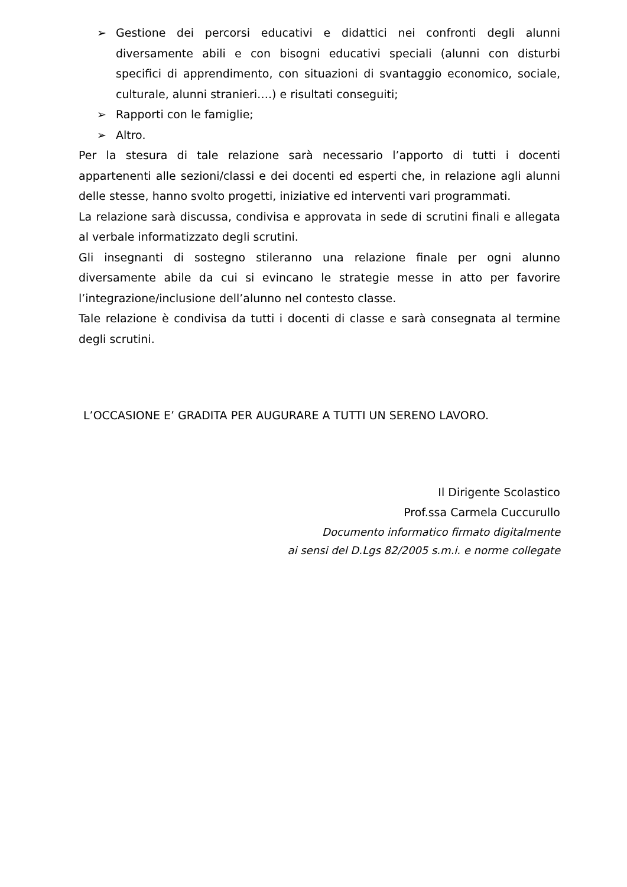➢ Gestione dei percorsi educativi e didattici nei confronti degli alunni diversamente abili e con bisogni educativi speciali (alunni con disturbi specifici di apprendimento, con situazioni di svantaggio economico, sociale, culturale, alunni stranieri….) e risultati conseguiti;
➢ Rapporti con le famiglie;
➢ Altro.
Per la stesura di tale relazione sarà necessario l’apporto di tutti i docenti appartenenti alle sezioni/classi e dei docenti ed esperti che, in relazione agli alunni delle stesse, hanno svolto progetti, iniziative ed interventi vari programmati.
La relazione sarà discussa, condivisa e approvata in sede di scrutini finali e allegata al verbale informatizzato degli scrutini.
Gli insegnanti di sostegno stileranno una relazione finale per ogni alunno diversamente abile da cui si evincano le strategie messe in atto per favorire l’integrazione/inclusione dell’alunno nel contesto classe.
Tale relazione è condivisa da tutti i docenti di classe e sarà consegnata al termine degli scrutini.
L’OCCASIONE E’ GRADITA PER AUGURARE A TUTTI UN SERENO LAVORO.
Il Dirigente Scolastico
Prof.ssa Carmela Cuccurullo
Documento informatico firmato digitalmente
ai sensi del D.Lgs 82/2005 s.m.i. e norme collegate